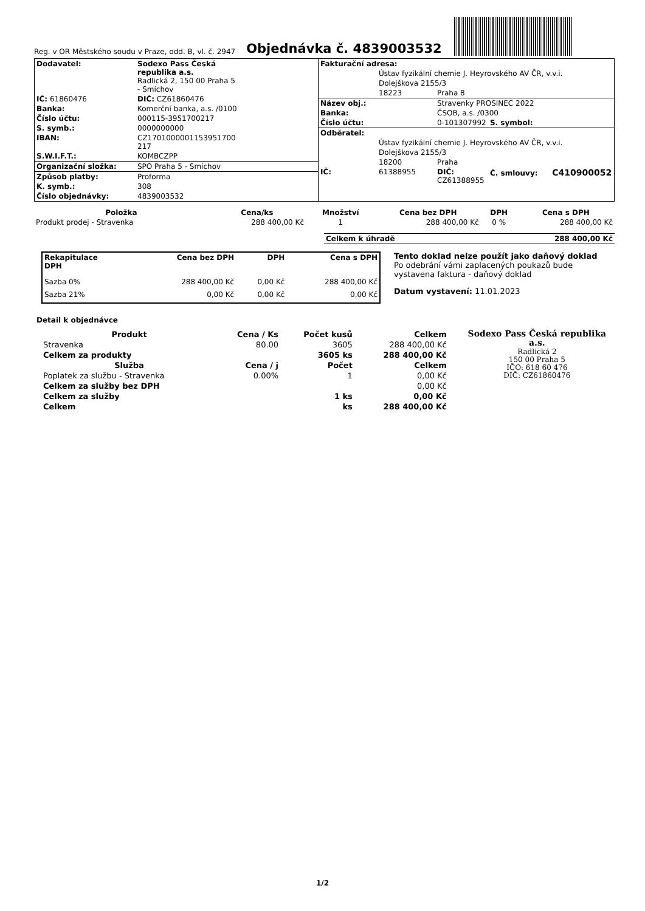Reg. v OR Městského soudu v Praze, odd. B, vl. č. 2947
Objednávka č. 4839003532
| Dodavatel: | Sodexo Pass Česká republika a.s. Radlická 2, 150 00 Praha 5 - Smíchov |
| IČ: 61860476 | DIČ: CZ61860476 |
| Banka: | Komerční banka, a.s. /0100 |
| Číslo účtu: | 000115-3951700217 |
| S. symb.: | 0000000000 |
| IBAN: | CZ1701000001153951700 217 |
| S.W.I.F.T.: | KOMBCZPP |
| Organizační složka: | SPO Praha 5 - Smíchov |
| Způsob platby: | Proforma |
| K. symb.: | 308 |
| Číslo objednávky: | 4839003532 |
| Fakturační adresa: | | | |
| | Ústav fyzikální chemie J. Heyrovského AV ČR, v.v.i. | | |
| | Dolejškova 2155/3 | | |
| | 18223 | Praha 8 | |
| Název obj.: | | Stravenky PROSINEC 2022 | |
| Banka: | | ČSOB, a.s. /0300 | |
| Číslo účtu: | | 0-101307992 | S. symbol: |
| Odběratel: | | | |
| | Ústav fyzikální chemie J. Heyrovského AV ČR, v.v.i. | | |
| | Dolejškova 2155/3 | | |
| | 18200 | Praha | |
| IČ: | 61388955 | DIČ: CZ61388955 | Č. smlouvy: C410900052 |
| Položka | Cena/ks | Množství | Cena bez DPH | DPH | Cena s DPH |
| --- | --- | --- | --- | --- | --- |
| Produkt prodej - Stravenka | 288 400,00 Kč | 1 | 288 400,00 Kč | 0 % | 288 400,00 Kč |
| Celkem k úhradě | 288 400,00 Kč |
| Rekapitulace DPH | Cena bez DPH | DPH | Cena s DPH |
| --- | --- | --- | --- |
| Sazba 0% | 288 400,00 Kč | 0,00 Kč | 288 400,00 Kč |
| Sazba 21% | 0,00 Kč | 0,00 Kč | 0,00 Kč |
Tento doklad nelze použít jako daňový doklad
Po odebrání vámi zaplacených poukazů bude
vystavena faktura - daňový doklad
Datum vystavení: 11.01.2023
Detail k objednávce
| Produkt | Cena / Ks | Počet kusů | Celkem |
| --- | --- | --- | --- |
| Stravenka | 80.00 | 3605 | 288 400,00 Kč |
| Celkem za produkty | | 3605 ks | 288 400,00 Kč |
| Služba | Cena / j | Počet | Celkem |
| Poplatek za službu - Stravenka | 0.00% | 1 | 0,00 Kč |
| Celkem za služby bez DPH | | | 0,00 Kč |
| Celkem za služby | | 1 ks | 0,00 Kč |
| Celkem | | ks | 288 400,00 Kč |
Sodexo Pass Česká republika a.s.
Radlická 2
150 00 Praha 5
IČO: 618 60 476
DIČ: CZ61860476
1/2